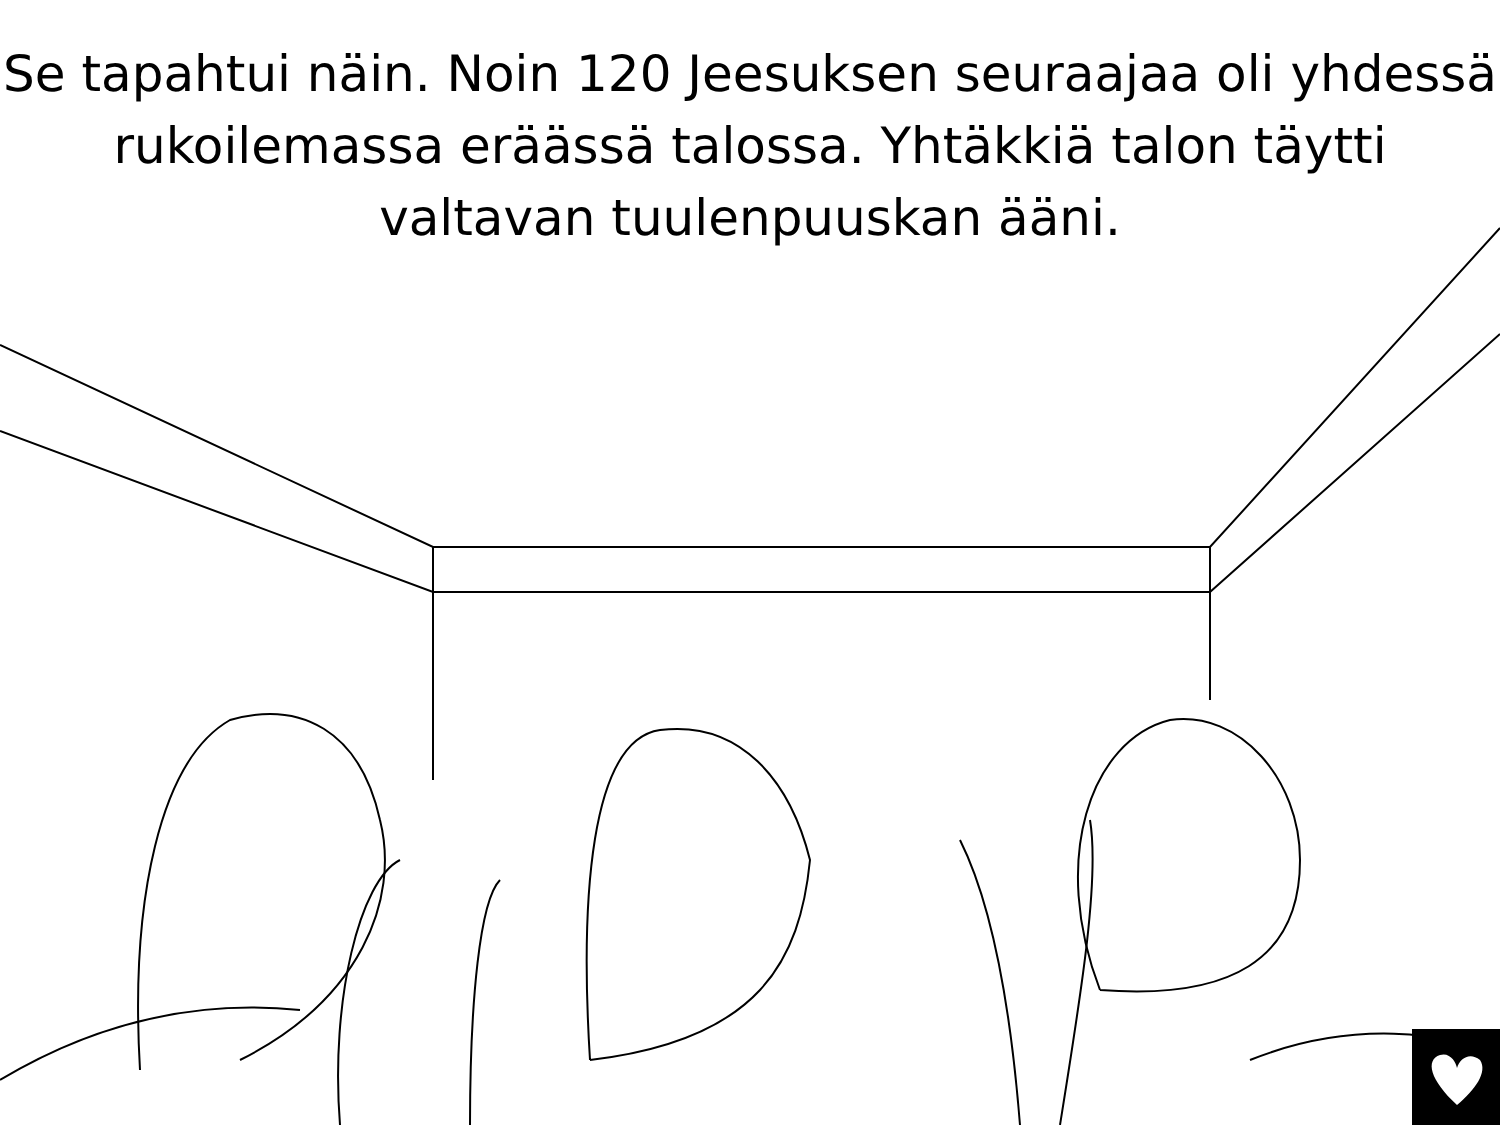Se tapahtui näin. Noin 120 Jeesuksen seuraajaa oli yhdessä rukoilemassa eräässä talossa. Yhtäkkiä talon täytti valtavan tuulenpuuskan ääni.